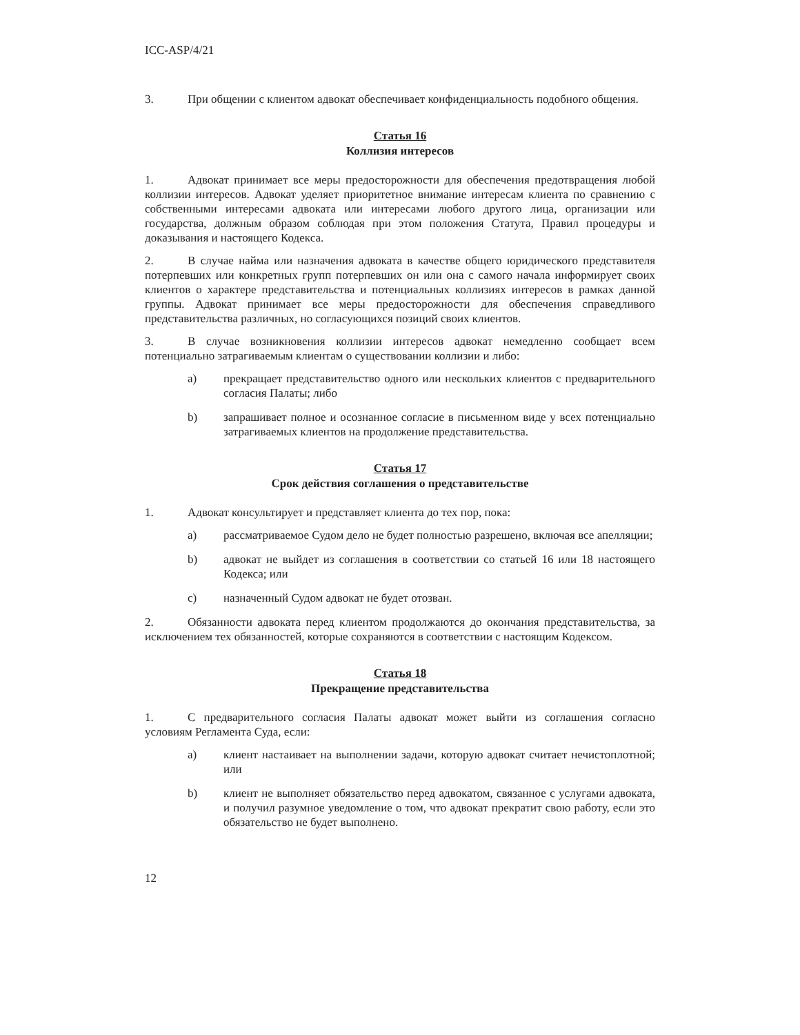ICC-ASP/4/21
3. При общении с клиентом адвокат обеспечивает конфиденциальность подобного общения.
Статья 16
Коллизия интересов
1. Адвокат принимает все меры предосторожности для обеспечения предотвращения любой коллизии интересов. Адвокат уделяет приоритетное внимание интересам клиента по сравнению с собственными интересами адвоката или интересами любого другого лица, организации или государства, должным образом соблюдая при этом положения Статута, Правил процедуры и доказывания и настоящего Кодекса.
2. В случае найма или назначения адвоката в качестве общего юридического представителя потерпевших или конкретных групп потерпевших он или она с самого начала информирует своих клиентов о характере представительства и потенциальных коллизиях интересов в рамках данной группы. Адвокат принимает все меры предосторожности для обеспечения справедливого представительства различных, но согласующихся позиций своих клиентов.
3. В случае возникновения коллизии интересов адвокат немедленно сообщает всем потенциально затрагиваемым клиентам о существовании коллизии и либо:
a) прекращает представительство одного или нескольких клиентов с предварительного согласия Палаты; либо
b) запрашивает полное и осознанное согласие в письменном виде у всех потенциально затрагиваемых клиентов на продолжение представительства.
Статья 17
Срок действия соглашения о представительстве
1. Адвокат консультирует и представляет клиента до тех пор, пока:
a) рассматриваемое Судом дело не будет полностью разрешено, включая все апелляции;
b) адвокат не выйдет из соглашения в соответствии со статьей 16 или 18 настоящего Кодекса; или
c) назначенный Судом адвокат не будет отозван.
2. Обязанности адвоката перед клиентом продолжаются до окончания представительства, за исключением тех обязанностей, которые сохраняются в соответствии с настоящим Кодексом.
Статья 18
Прекращение представительства
1. С предварительного согласия Палаты адвокат может выйти из соглашения согласно условиям Регламента Суда, если:
a) клиент настаивает на выполнении задачи, которую адвокат считает нечистоплотной; или
b) клиент не выполняет обязательство перед адвокатом, связанное с услугами адвоката, и получил разумное уведомление о том, что адвокат прекратит свою работу, если это обязательство не будет выполнено.
12